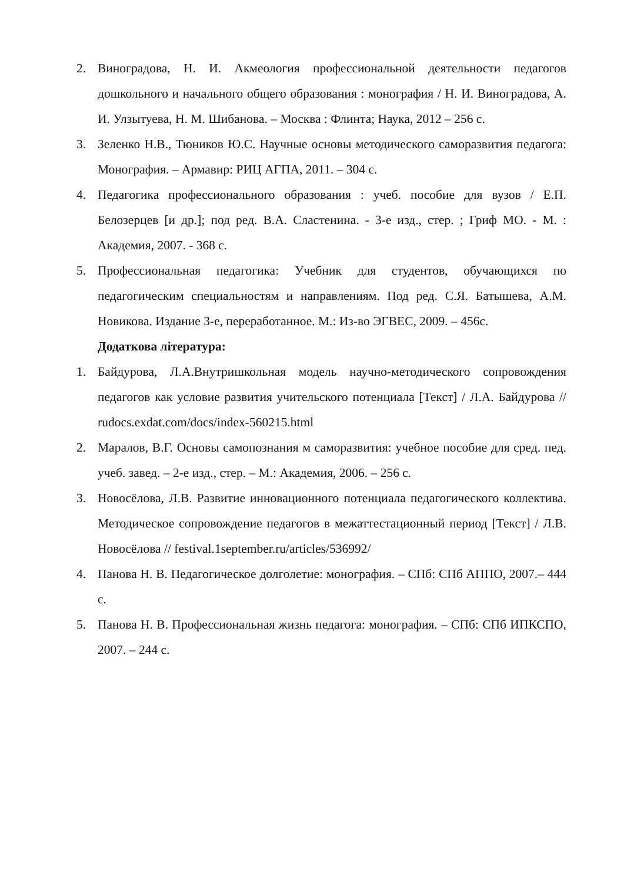2. Виноградова, Н. И. Акмеология профессиональной деятельности педагогов дошкольного и начального общего образования : монография / Н. И. Виноградова, А. И. Улзытуева, Н. М. Шибанова. – Москва : Флинта; Наука, 2012 – 256 с.
3. Зеленко Н.В., Тюников Ю.С. Научные основы методического саморазвития педагога: Монография. – Армавир: РИЦ АГПА, 2011. – 304 с.
4. Педагогика профессионального образования : учеб. пособие для вузов / Е.П. Белозерцев [и др.]; под ред. В.А. Сластенина. - 3-е изд., стер. ; Гриф МО. - М. : Академия, 2007. - 368 с.
5. Профессиональная педагогика: Учебник для студентов, обучающихся по педагогическим специальностям и направлениям. Под ред. С.Я. Батышева, А.М. Новикова. Издание 3-е, переработанное. М.: Из-во ЭГВЕС, 2009. – 456с.
Додаткова література:
1. Байдурова, Л.А.Внутришкольная модель научно-методического сопровождения педагогов как условие развития учительского потенциала [Текст] / Л.А. Байдурова // rudocs.exdat.com/docs/index-560215.html
2. Маралов, В.Г. Основы самопознания м саморазвития: учебное пособие для сред. пед. учеб. завед. – 2-е изд., стер. – М.: Академия, 2006. – 256 с.
3. Новосёлова, Л.В. Развитие инновационного потенциала педагогического коллектива. Методическое сопровождение педагогов в межаттестационный период [Текст] / Л.В. Новосёлова // festival.1september.ru/articles/536992/
4. Панова Н. В. Педагогическое долголетие: монография. – СПб: СПб АППО, 2007.– 444 с.
5. Панова Н. В. Профессиональная жизнь педагога: монография. – СПб: СПб ИПКСПО, 2007. – 244 с.